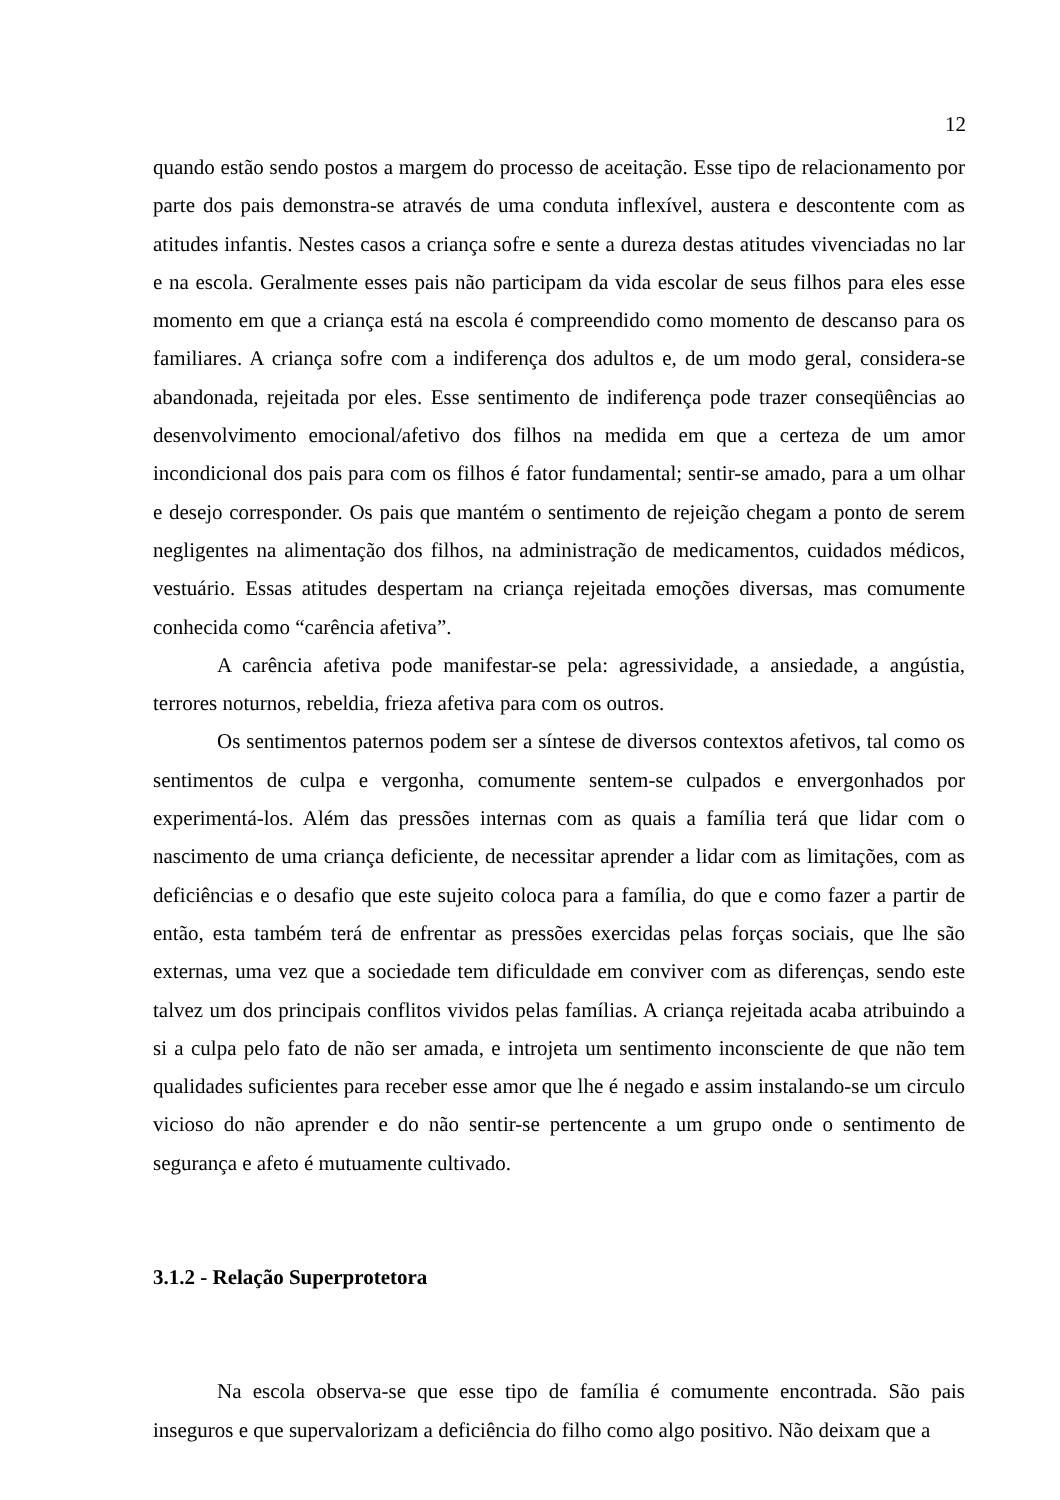12
quando estão sendo postos a margem do processo de aceitação. Esse tipo de relacionamento por parte dos pais demonstra-se através de uma conduta inflexível, austera e descontente com as atitudes infantis. Nestes casos a criança sofre e sente a dureza destas atitudes vivenciadas no lar e na escola. Geralmente esses pais não participam da vida escolar de seus filhos para eles esse momento em que a criança está na escola é compreendido como momento de descanso para os familiares. A criança sofre com a indiferença dos adultos e, de um modo geral, considera-se abandonada, rejeitada por eles. Esse sentimento de indiferença pode trazer conseqüências ao desenvolvimento emocional/afetivo dos filhos na medida em que a certeza de um amor incondicional dos pais para com os filhos é fator fundamental; sentir-se amado, para a um olhar e desejo corresponder. Os pais que mantém o sentimento de rejeição chegam a ponto de serem negligentes na alimentação dos filhos, na administração de medicamentos, cuidados médicos, vestuário. Essas atitudes despertam na criança rejeitada emoções diversas, mas comumente conhecida como “carência afetiva”.
A carência afetiva pode manifestar-se pela: agressividade, a ansiedade, a angústia, terrores noturnos, rebeldia, frieza afetiva para com os outros.
Os sentimentos paternos podem ser a síntese de diversos contextos afetivos, tal como os sentimentos de culpa e vergonha, comumente sentem-se culpados e envergonhados por experimentá-los. Além das pressões internas com as quais a família terá que lidar com o nascimento de uma criança deficiente, de necessitar aprender a lidar com as limitações, com as deficiências e o desafio que este sujeito coloca para a família, do que e como fazer a partir de então, esta também terá de enfrentar as pressões exercidas pelas forças sociais, que lhe são externas, uma vez que a sociedade tem dificuldade em conviver com as diferenças, sendo este talvez um dos principais conflitos vividos pelas famílias. A criança rejeitada acaba atribuindo a si a culpa pelo fato de não ser amada, e introjeta um sentimento inconsciente de que não tem qualidades suficientes para receber esse amor que lhe é negado e assim instalando-se um circulo vicioso do não aprender e do não sentir-se pertencente a um grupo onde o sentimento de segurança e afeto é mutuamente cultivado.
3.1.2 - Relação Superprotetora
Na escola observa-se que esse tipo de família é comumente encontrada. São pais inseguros e que supervalorizam a deficiência do filho como algo positivo. Não deixam que a